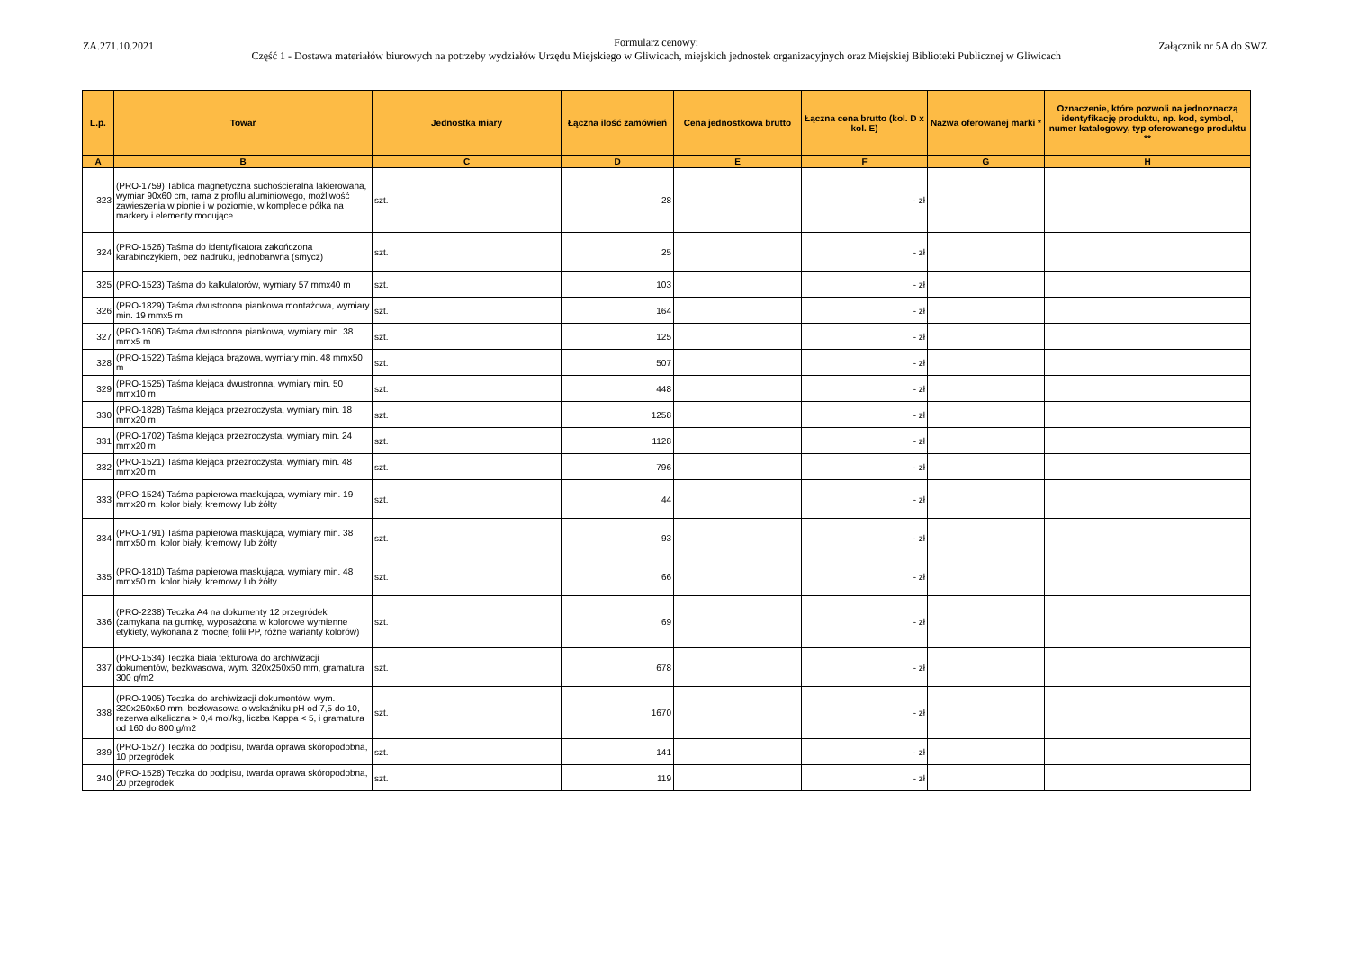ZA.271.10.2021 Załącznik nr 5A do SWZ
Formularz cenowy:
Część 1 - Dostawa materiałów biurowych na potrzeby wydziałów Urzędu Miejskiego w Gliwicach, miejskich jednostek organizacyjnych oraz Miejskiej Biblioteki Publicznej w Gliwicach
| L.p. | Towar | Jednostka miary | Łączna ilość zamówień | Cena jednostkowa brutto | Łączna cena brutto (kol. D x kol. E) | Nazwa oferowanej marki * | Oznaczenie, które pozwoli na jednoznaczą identyfikację produktu, np. kod, symbol, numer katalogowy, typ oferowanego produktu ** |
| --- | --- | --- | --- | --- | --- | --- | --- |
| A | B | C | D | E | F | G | H |
| 323 | (PRO-1759) Tablica magnetyczna suchościeralna lakierowana, wymiar 90x60 cm, rama z profilu aluminiowego, możliwość zawieszenia w pionie i w poziomie, w komplecie półka na markery i elementy mocujące | szt. | 28 | | - zł | | |
| 324 | (PRO-1526) Taśma do identyfikatora zakończona karabinczykiem, bez nadruku, jednobarwna (smycz) | szt. | 25 | | - zł | | |
| 325 | (PRO-1523) Taśma do kalkulatorów, wymiary 57 mmx40 m | szt. | 103 | | - zł | | |
| 326 | (PRO-1829) Taśma dwustronna piankowa montażowa, wymiary min. 19 mmx5 m | szt. | 164 | | - zł | | |
| 327 | (PRO-1606) Taśma dwustronna piankowa, wymiary min. 38 mmx5 m | szt. | 125 | | - zł | | |
| 328 | (PRO-1522) Taśma klejąca brązowa, wymiary min. 48 mmx50 m | szt. | 507 | | - zł | | |
| 329 | (PRO-1525) Taśma klejąca dwustronna, wymiary min. 50 mmx10 m | szt. | 448 | | - zł | | |
| 330 | (PRO-1828) Taśma klejąca przezroczysta, wymiary min. 18 mmx20 m | szt. | 1258 | | - zł | | |
| 331 | (PRO-1702) Taśma klejąca przezroczysta, wymiary min. 24 mmx20 m | szt. | 1128 | | - zł | | |
| 332 | (PRO-1521) Taśma klejąca przezroczysta, wymiary min. 48 mmx20 m | szt. | 796 | | - zł | | |
| 333 | (PRO-1524) Taśma papierowa maskująca, wymiary min. 19 mmx20 m, kolor biały, kremowy lub żółty | szt. | 44 | | - zł | | |
| 334 | (PRO-1791) Taśma papierowa maskująca, wymiary min. 38 mmx50 m, kolor biały, kremowy lub żółty | szt. | 93 | | - zł | | |
| 335 | (PRO-1810) Taśma papierowa maskująca, wymiary min. 48 mmx50 m, kolor biały, kremowy lub żółty | szt. | 66 | | - zł | | |
| 336 | (PRO-2238) Teczka A4 na dokumenty 12 przegródek (zamykana na gumkę, wyposażona w kolorowe wymienne etykiety, wykonana z mocnej folii PP, różne warianty kolorów) | szt. | 69 | | - zł | | |
| 337 | (PRO-1534) Teczka biała tekturowa do archiwizacji dokumentów, bezkwasowa, wym. 320x250x50 mm, gramatura 300 g/m2 | szt. | 678 | | - zł | | |
| 338 | (PRO-1905) Teczka do archiwizacji dokumentów, wym. 320x250x50 mm, bezkwasowa o wskaźniku pH od 7,5 do 10, rezerwa alkaliczna > 0,4 mol/kg, liczba Kappa < 5, i gramatura od 160 do 800 g/m2 | szt. | 1670 | | - zł | | |
| 339 | (PRO-1527) Teczka do podpisu, twarda oprawa skóropodobna, 10 przegródek | szt. | 141 | | - zł | | |
| 340 | (PRO-1528) Teczka do podpisu, twarda oprawa skóropodobna, 20 przegródek | szt. | 119 | | - zł | | |